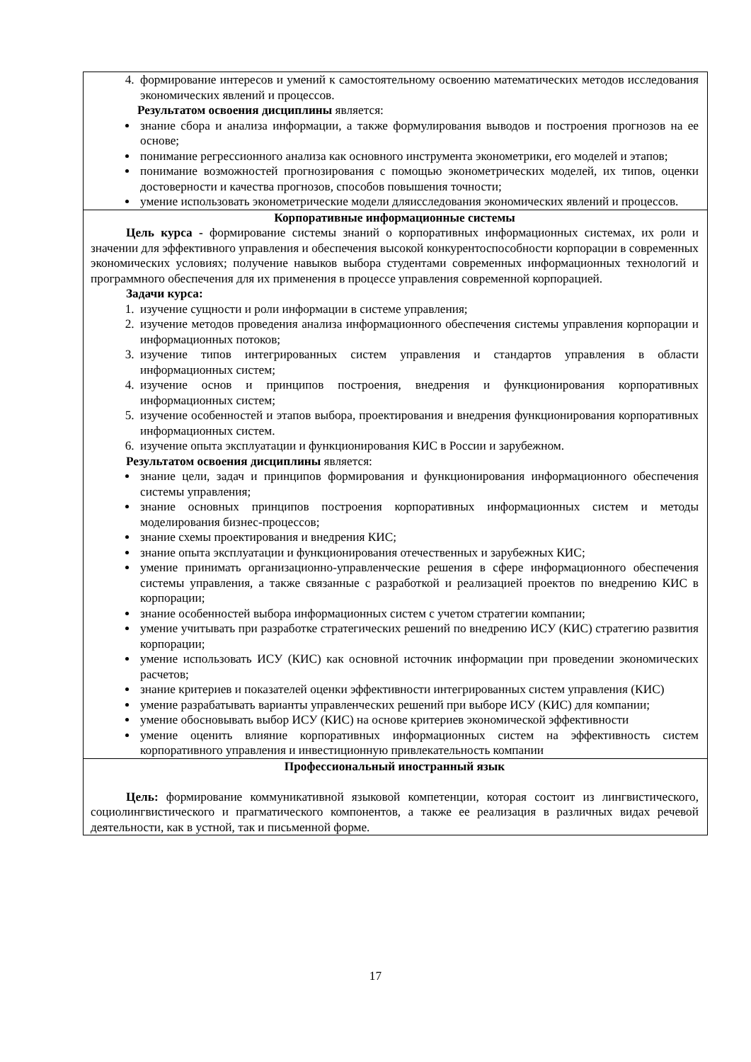| 4. формирование интересов и умений к самостоятельному освоению математических методов исследования экономических явлений и процессов. Результатом освоения дисциплины является: знание сбора и анализа информации, а также формулирования выводов и построения прогнозов на ее основе; понимание регрессионного анализа как основного инструмента эконометрики, его моделей и этапов; понимание возможностей прогнозирования с помощью эконометрических моделей, их типов, оценки достоверности и качества прогнозов, способов повышения точности; умение использовать эконометрические модели дляисследования экономических явлений и процессов. |
| Корпоративные информационные системы Цель курса - формирование системы знаний о корпоративных информационных системах, их роли и значении для эффективного управления и обеспечения высокой конкурентоспособности корпорации в современных экономических условиях; получение навыков выбора студентами современных информационных технологий и программного обеспечения для их применения в процессе управления современной корпорацией. Задачи курса: 1. изучение сущности и роли информации в системе управления; 2. изучение методов проведения анализа информационного обеспечения системы управления корпорации и информационных потоков; 3. изучение типов интегрированных систем управления и стандартов управления в области информационных систем; 4. изучение основ и принципов построения, внедрения и функционирования корпоративных информационных систем; 5. изучение особенностей и этапов выбора, проектирования и внедрения функционирования корпоративных информационных систем. 6. изучение опыта эксплуатации и функционирования КИС в России и зарубежном. Результатом освоения дисциплины является: знание цели, задач и принципов формирования и функционирования информационного обеспечения системы управления; знание основных принципов построения корпоративных информационных систем и методы моделирования бизнес-процессов; знание схемы проектирования и внедрения КИС; знание опыта эксплуатации и функционирования отечественных и зарубежных КИС; умение принимать организационно-управленческие решения в сфере информационного обеспечения системы управления, а также связанные с разработкой и реализацией проектов по внедрению КИС в корпорации; знание особенностей выбора информационных систем с учетом стратегии компании; умение учитывать при разработке стратегических решений по внедрению ИСУ (КИС) стратегию развития корпорации; умение использовать ИСУ (КИС) как основной источник информации при проведении экономических расчетов; знание критериев и показателей оценки эффективности интегрированных систем управления (КИС) умение разрабатывать варианты управленческих решений при выборе ИСУ (КИС) для компании; умение обосновывать выбор ИСУ (КИС) на основе критериев экономической эффективности умение оценить влияние корпоративных информационных систем на эффективность систем корпоративного управления и инвестиционную привлекательность компании |
| Профессиональный иностранный язык Цель: формирование коммуникативной языковой компетенции, которая состоит из лингвистического, социолингвистического и прагматического компонентов, а также ее реализация в различных видах речевой деятельности, как в устной, так и письменной форме. |
17